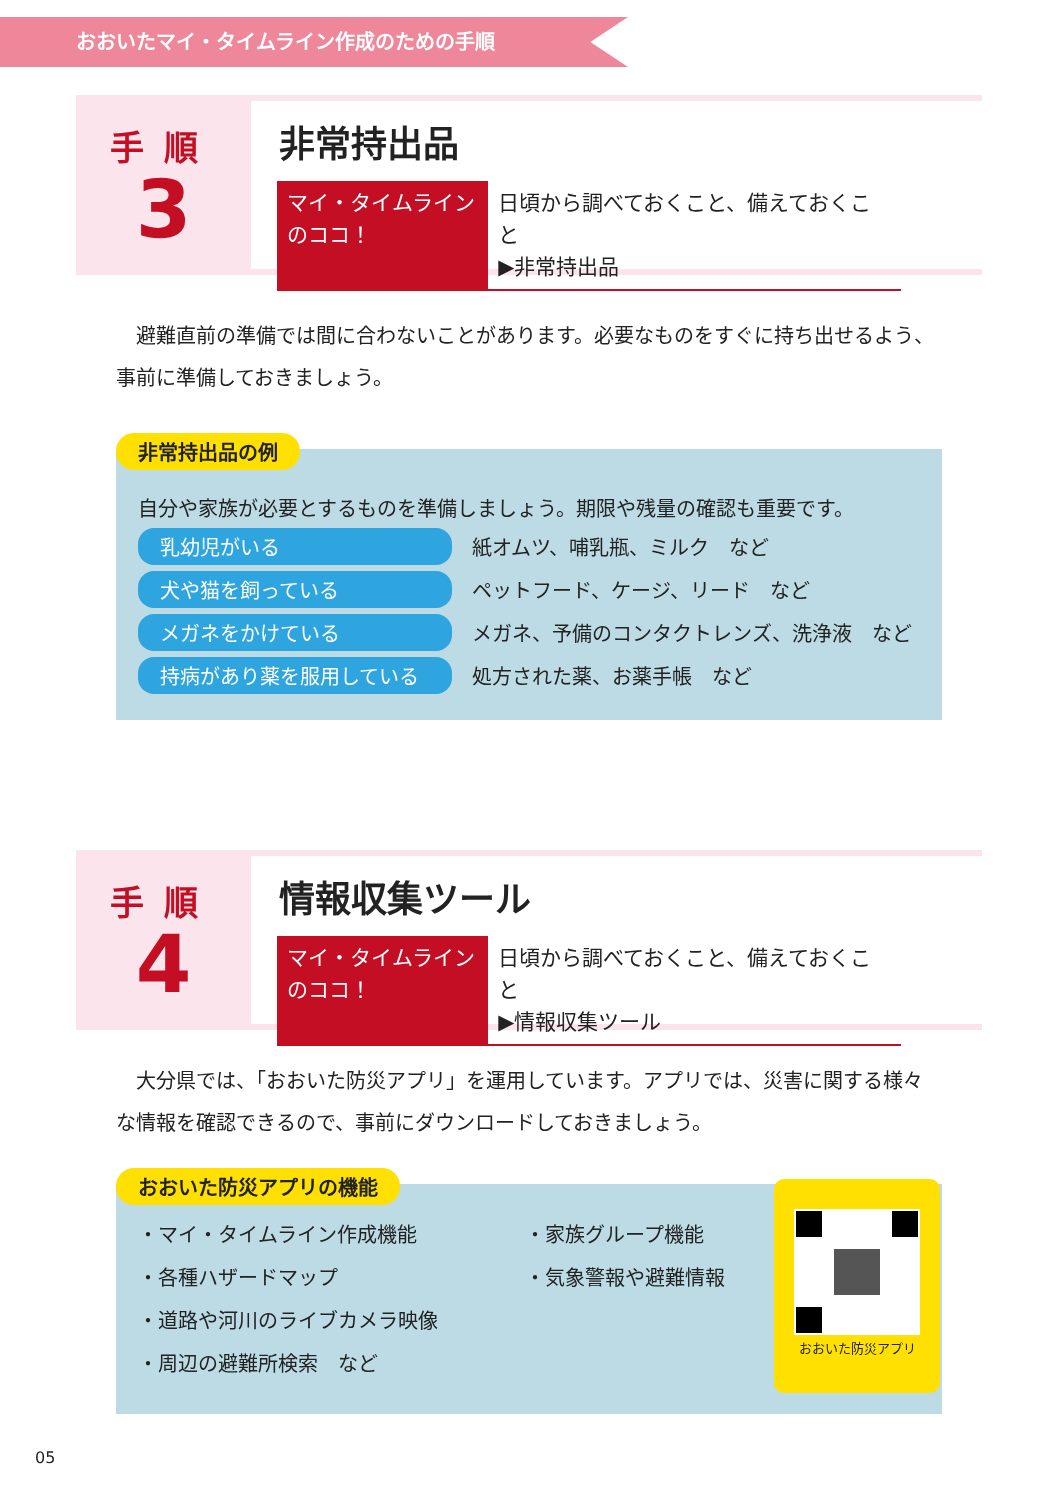おおいたマイ・タイムライン作成のための手順
手順
3
非常持出品
マイ・タイムライン
のココ！
日頃から調べておくこと、備えておくこと
▶非常持出品
避難直前の準備では間に合わないことがあります。必要なものをすぐに持ち出せるよう、事前に準備しておきましょう。
非常持出品の例
自分や家族が必要とするものを準備しましょう。期限や残量の確認も重要です。
乳幼児がいる 紙オムツ、哺乳瓶、ミルク　など
犬や猫を飼っている ペットフード、ケージ、リード　など
メガネをかけている メガネ、予備のコンタクトレンズ、洗浄液　など
持病があり薬を服用している 処方された薬、お薬手帳　など
手順
4
情報収集ツール
マイ・タイムライン
のココ！
日頃から調べておくこと、備えておくこと
▶情報収集ツール
大分県では、「おおいた防災アプリ」を運用しています。アプリでは、災害に関する様々な情報を確認できるので、事前にダウンロードしておきましょう。
おおいた防災アプリの機能
・マイ・タイムライン作成機能
・各種ハザードマップ
・道路や河川のライブカメラ映像
・周辺の避難所検索　など
・家族グループ機能
・気象警報や避難情報
おおいた防災アプリ
05